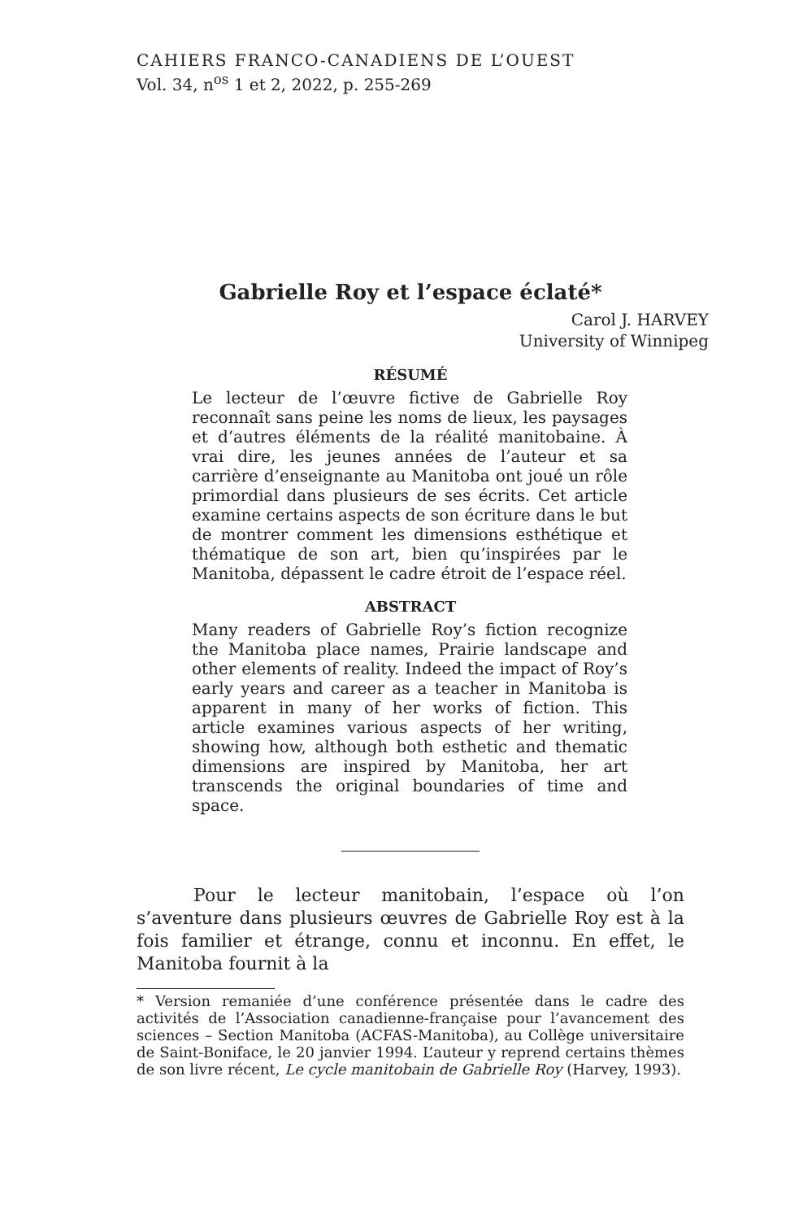CAHIERS FRANCO-CANADIENS DE L’OUEST
Vol. 34, n<sup>os</sup> 1 et 2, 2022, p. 255-269
Gabrielle Roy et l’espace éclaté*
Carol J. HARVEY
University of Winnipeg
RÉSUMÉ
Le lecteur de l’œuvre fictive de Gabrielle Roy reconnaît sans peine les noms de lieux, les paysages et d’autres éléments de la réalité manitobaine. À vrai dire, les jeunes années de l’auteur et sa carrière d’enseignante au Manitoba ont joué un rôle primordial dans plusieurs de ses écrits. Cet article examine certains aspects de son écriture dans le but de montrer comment les dimensions esthétique et thématique de son art, bien qu’inspirées par le Manitoba, dépassent le cadre étroit de l’espace réel.
ABSTRACT
Many readers of Gabrielle Roy’s fiction recognize the Manitoba place names, Prairie landscape and other elements of reality. Indeed the impact of Roy’s early years and career as a teacher in Manitoba is apparent in many of her works of fiction. This article examines various aspects of her writing, showing how, although both esthetic and thematic dimensions are inspired by Manitoba, her art transcends the original boundaries of time and space.
Pour le lecteur manitobain, l’espace où l’on s’aventure dans plusieurs œuvres de Gabrielle Roy est à la fois familier et étrange, connu et inconnu. En effet, le Manitoba fournit à la
* Version remaniée d’une conférence présentée dans le cadre des activités de l’Association canadienne-française pour l’avancement des sciences – Section Manitoba (ACFAS-Manitoba), au Collège universitaire de Saint-Boniface, le 20 janvier 1994. L’auteur y reprend certains thèmes de son livre récent, Le cycle manitobain de Gabrielle Roy (Harvey, 1993).